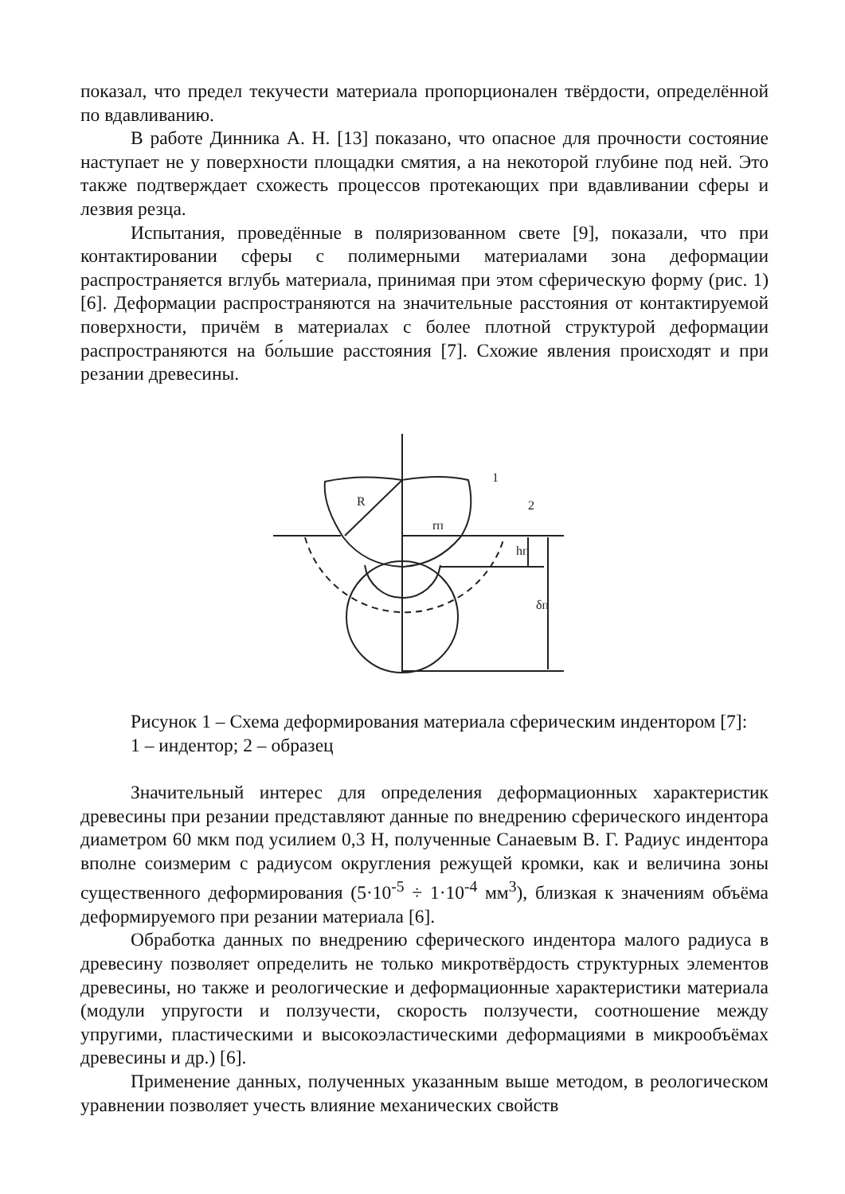показал, что предел текучести материала пропорционален твёрдости, определённой по вдавливанию.
В работе Динника А. Н. [13] показано, что опасное для прочности состояние наступает не у поверхности площадки смятия, а на некоторой глубине под ней. Это также подтверждает схожесть процессов протекающих при вдавливании сферы и лезвия резца.
Испытания, проведённые в поляризованном свете [9], показали, что при контактировании сферы с полимерными материалами зона деформации распространяется вглубь материала, принимая при этом сферическую форму (рис. 1) [6]. Деформации распространяются на значительные расстояния от контактируемой поверхности, причём в материалах с более плотной структурой деформации распространяются на бо́льшие расстояния [7]. Схожие явления происходят и при резании древесины.
R
rп
1
2
hп
δп
Рисунок 1 – Схема деформирования материала сферическим индентором [7]:
1 – индентор; 2 – образец
Значительный интерес для определения деформационных характеристик древесины при резании представляют данные по внедрению сферического индентора диаметром 60 мкм под усилием 0,3 Н, полученные Санаевым В. Г. Радиус индентора вполне соизмерим с радиусом округления режущей кромки, как и величина зоны существенного деформирования (5·10<sup>-5</sup> ÷ 1·10<sup>-4</sup> мм<sup>3</sup>), близкая к значениям объёма деформируемого при резании материала [6].
Обработка данных по внедрению сферического индентора малого радиуса в древесину позволяет определить не только микротвёрдость структурных элементов древесины, но также и реологические и деформационные характеристики материала (модули упругости и ползучести, скорость ползучести, соотношение между упругими, пластическими и высокоэластическими деформациями в микрообъёмах древесины и др.) [6].
Применение данных, полученных указанным выше методом, в реологическом уравнении позволяет учесть влияние механических свойств